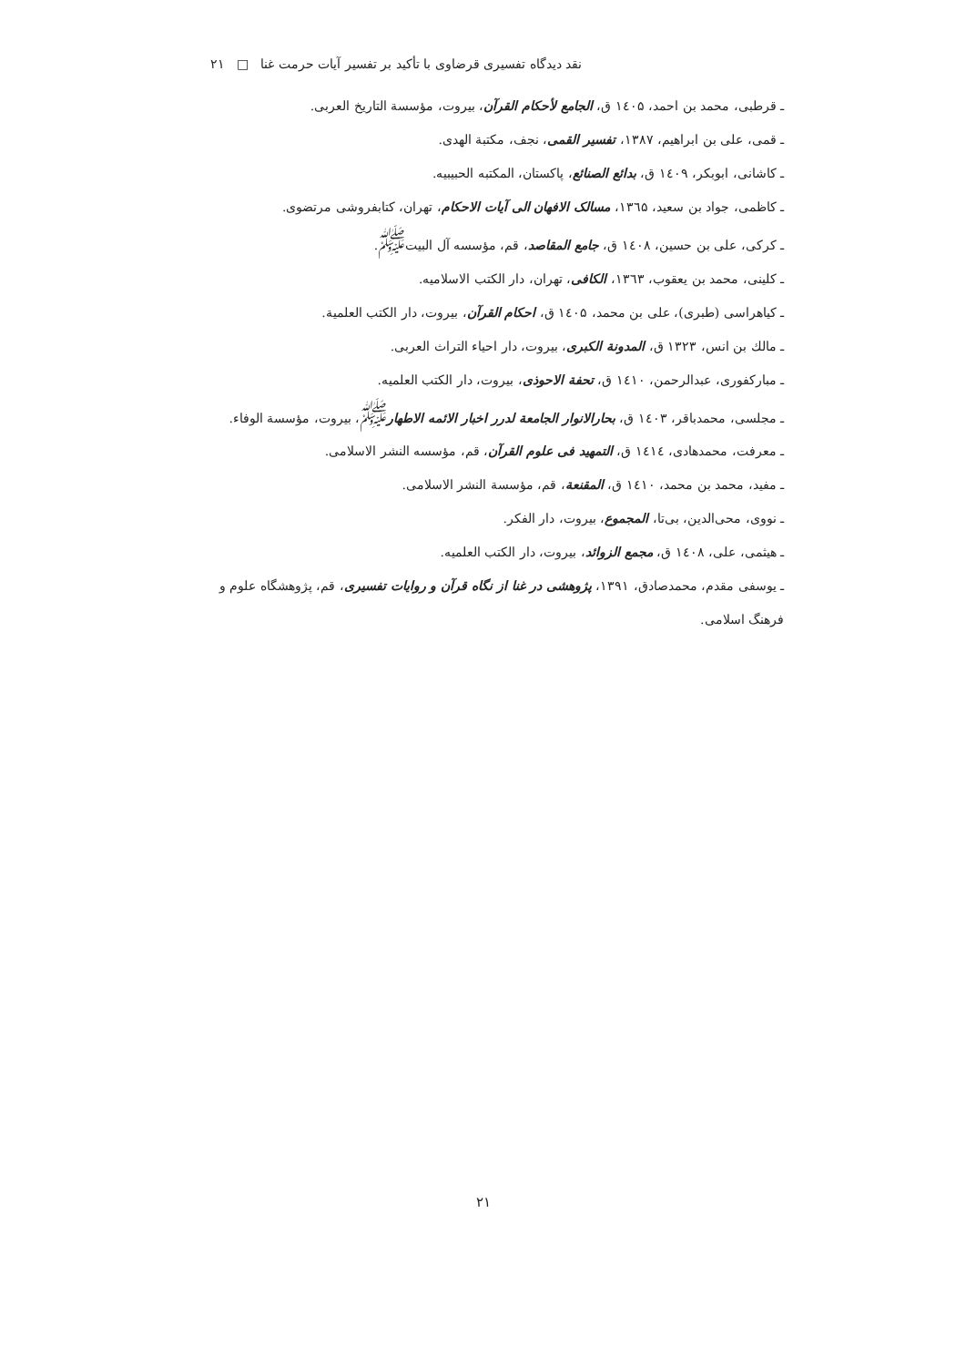نقد دیدگاه تفسیری قرضاوی با تأکید بر تفسیر آیات حرمت غنا □ ۲۱
ـ قرطبی، محمد بن احمد، ۱٤۰۵ ق، الجامع لأحکام القرآن، بیروت، مؤسسة التاریخ العربی.
ـ قمی، علی بن ابراهیم، ۱۳۸۷، تفسیر القمی، نجف، مکتبة الهدی.
ـ کاشانی، ابوبکر، ۱٤۰۹ ق، بدائع الصنائع، پاکستان، المکتبه الحبیبیه.
ـ کاظمی، جواد بن سعید، ۱۳٦۵، مسالک الافهان الی آیات الاحکام، تهران، کتابفروشی مرتضوی.
ـ کرکی، علی بن حسین، ۱٤۰۸ ق، جامع المقاصد، قم، مؤسسه آل البیت<sup>ﷺ</sup>.
ـ کلینی، محمد بن یعقوب، ۱۳٦۳، الکافی، تهران، دار الکتب الاسلامیه.
ـ کیاهراسی (طبری)، علی بن محمد، ۱٤۰۵ ق، احکام القرآن، بیروت، دار الکتب العلمیة.
ـ مالك بن انس، ۱۳۲۳ ق، المدونة الکبری، بیروت، دار احیاء التراث العربی.
ـ مبارکفوری، عبدالرحمن، ۱٤۱۰ ق، تحفة الاحوذی، بیروت، دار الکتب العلمیه.
ـ مجلسی، محمدباقر، ۱٤۰۳ ق، بحارالانوار الجامعة لدرر اخبار الائمه الاطهار<sup>ﷺ</sup>، بیروت، مؤسسة الوفاء.
ـ معرفت، محمدهادی، ۱٤۱٤ ق، التمهید فی علوم القرآن، قم، مؤسسه النشر الاسلامی.
ـ مفید، محمد بن محمد، ۱٤۱۰ ق، المقنعة، قم، مؤسسة النشر الاسلامی.
ـ نووی، محی‌الدین، بی‌تا، المجموع، بیروت، دار الفکر.
ـ هیثمی، علی، ۱٤۰۸ ق، مجمع الزوائد، بیروت، دار الکتب العلمیه.
ـ یوسفی مقدم، محمدصادق، ۱۳۹۱، پژوهشی در غنا از نگاه قرآن و روایات تفسیری، قم، پژوهشگاه علوم و فرهنگ اسلامی.
۲۱